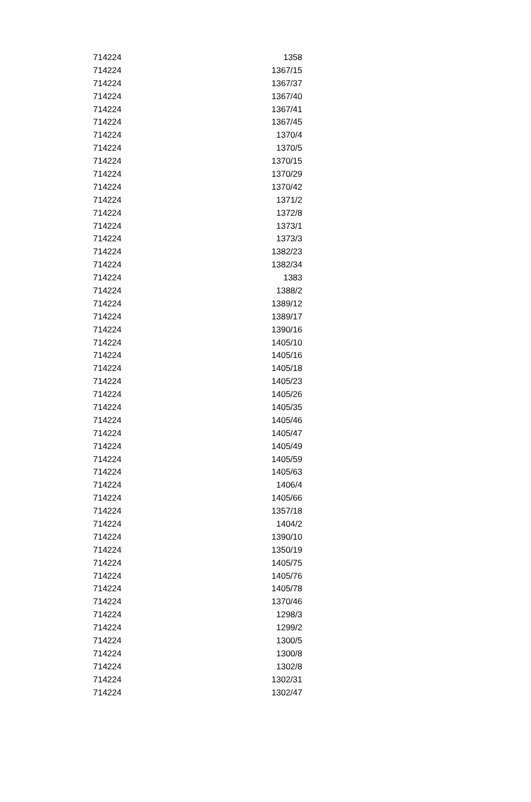| 714224 | 1358 |
| 714224 | 1367/15 |
| 714224 | 1367/37 |
| 714224 | 1367/40 |
| 714224 | 1367/41 |
| 714224 | 1367/45 |
| 714224 | 1370/4 |
| 714224 | 1370/5 |
| 714224 | 1370/15 |
| 714224 | 1370/29 |
| 714224 | 1370/42 |
| 714224 | 1371/2 |
| 714224 | 1372/8 |
| 714224 | 1373/1 |
| 714224 | 1373/3 |
| 714224 | 1382/23 |
| 714224 | 1382/34 |
| 714224 | 1383 |
| 714224 | 1388/2 |
| 714224 | 1389/12 |
| 714224 | 1389/17 |
| 714224 | 1390/16 |
| 714224 | 1405/10 |
| 714224 | 1405/16 |
| 714224 | 1405/18 |
| 714224 | 1405/23 |
| 714224 | 1405/26 |
| 714224 | 1405/35 |
| 714224 | 1405/46 |
| 714224 | 1405/47 |
| 714224 | 1405/49 |
| 714224 | 1405/59 |
| 714224 | 1405/63 |
| 714224 | 1406/4 |
| 714224 | 1405/66 |
| 714224 | 1357/18 |
| 714224 | 1404/2 |
| 714224 | 1390/10 |
| 714224 | 1350/19 |
| 714224 | 1405/75 |
| 714224 | 1405/76 |
| 714224 | 1405/78 |
| 714224 | 1370/46 |
| 714224 | 1298/3 |
| 714224 | 1299/2 |
| 714224 | 1300/5 |
| 714224 | 1300/8 |
| 714224 | 1302/8 |
| 714224 | 1302/31 |
| 714224 | 1302/47 |